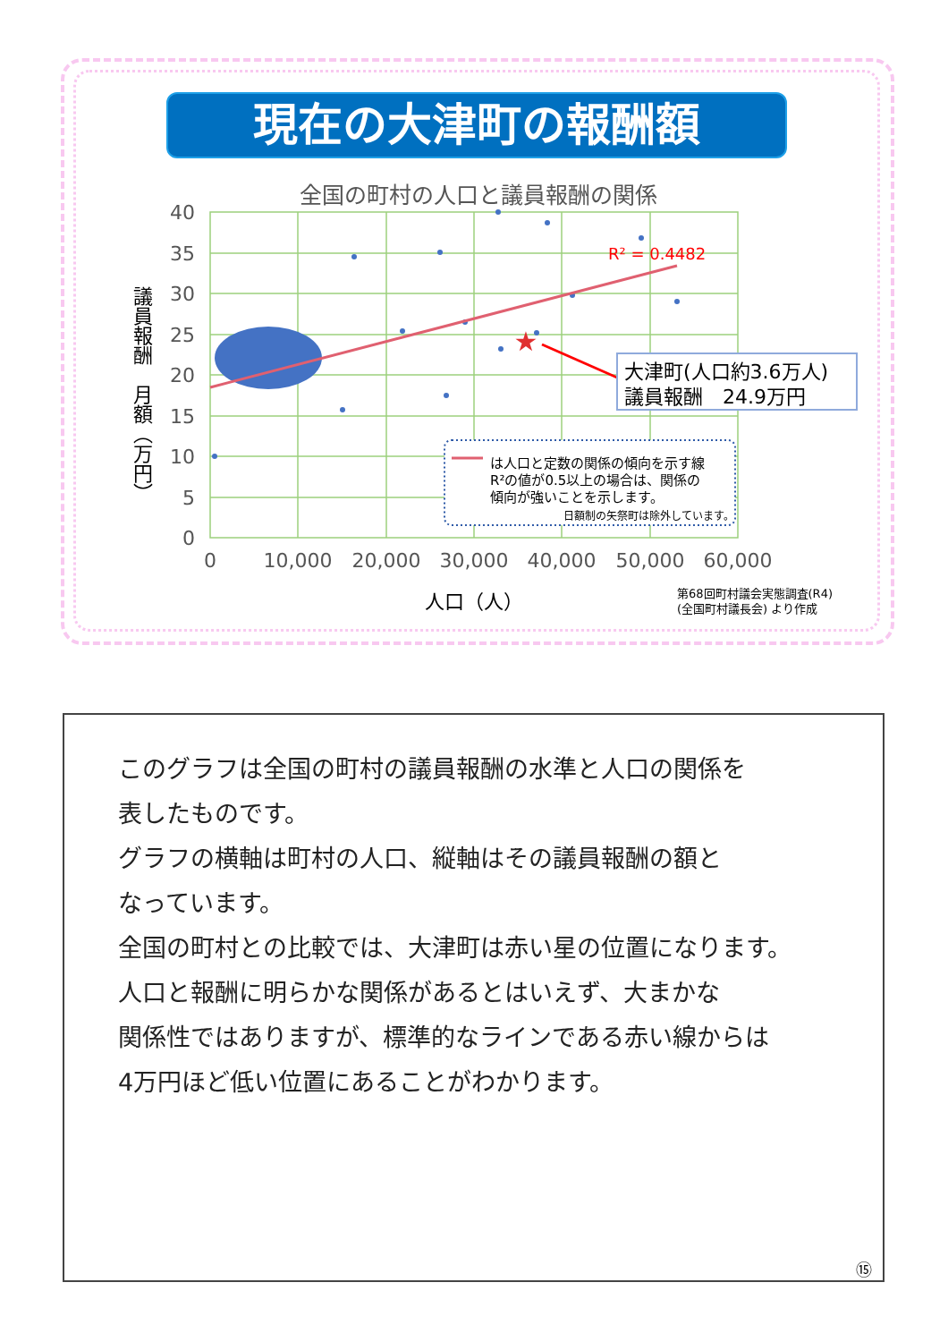現在の大津町の報酬額
全国の町村の人口と議員報酬の関係
R² = 0.4482
★
大津町(人口約3.6万人)
議員報酬　24.9万円
は人口と定数の関係の傾向を示す線
R²の値が0.5以上の場合は、関係の
傾向が強いことを示します。
日額制の矢祭町は除外しています。
40
35
30
25
20
15
10
5
0
0
10,000
20,000
30,000
40,000
50,000
60,000
人口（人）
第68回町村議会実態調査(R4)
(全国町村議長会) より作成
議員報酬　月額（万円）
このグラフは全国の町村の議員報酬の水準と人口の関係を
表したものです。
グラフの横軸は町村の人口、縦軸はその議員報酬の額と
なっています。
全国の町村との比較では、大津町は赤い星の位置になります。
人口と報酬に明らかな関係があるとはいえず、大まかな
関係性ではありますが、標準的なラインである赤い線からは
4万円ほど低い位置にあることがわかります。
⑮